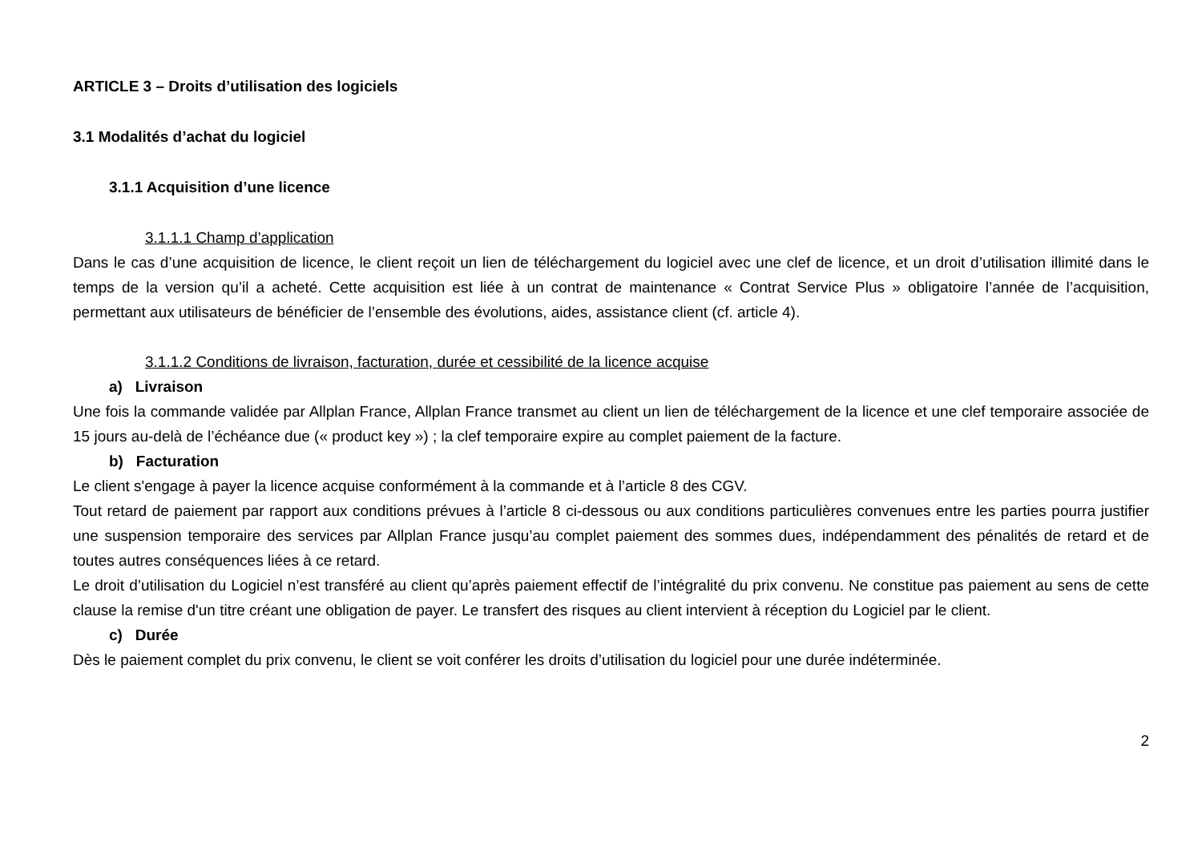ARTICLE 3 – Droits d’utilisation des logiciels
3.1 Modalités d’achat du logiciel
3.1.1 Acquisition d’une licence
3.1.1.1 Champ d’application
Dans le cas d’une acquisition de licence, le client reçoit un lien de téléchargement du logiciel avec une clef de licence, et un droit d’utilisation illimité dans le temps de la version qu’il a acheté. Cette acquisition est liée à un contrat de maintenance « Contrat Service Plus » obligatoire l’année de l’acquisition, permettant aux utilisateurs de bénéficier de l’ensemble des évolutions, aides, assistance client (cf. article 4).
3.1.1.2 Conditions de livraison, facturation, durée et cessibilité de la licence acquise
a) Livraison
Une fois la commande validée par Allplan France, Allplan France transmet au client un lien de téléchargement de la licence et une clef temporaire associée de 15 jours au-delà de l’échéance due (« product key ») ; la clef temporaire expire au complet paiement de la facture.
b) Facturation
Le client s'engage à payer la licence acquise conformément à la commande et à l’article 8 des CGV.
Tout retard de paiement par rapport aux conditions prévues à l’article 8 ci-dessous ou aux conditions particulières convenues entre les parties pourra justifier une suspension temporaire des services par Allplan France jusqu’au complet paiement des sommes dues, indépendamment des pénalités de retard et de toutes autres conséquences liées à ce retard.
Le droit d’utilisation du Logiciel n’est transféré au client qu’après paiement effectif de l’intégralité du prix convenu. Ne constitue pas paiement au sens de cette clause la remise d'un titre créant une obligation de payer. Le transfert des risques au client intervient à réception du Logiciel par le client.
c) Durée
Dès le paiement complet du prix convenu, le client se voit conférer les droits d’utilisation du logiciel pour une durée indéterminée.
2